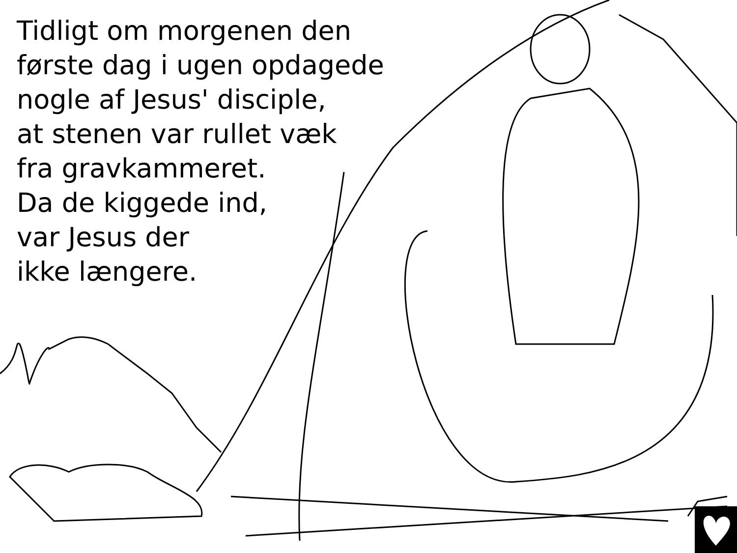Tidligt om morgenen den
første dag i ugen opdagede
nogle af Jesus' disciple,
at stenen var rullet væk
fra gravkammeret.
Da de kiggede ind,
var Jesus der
ikke længere.